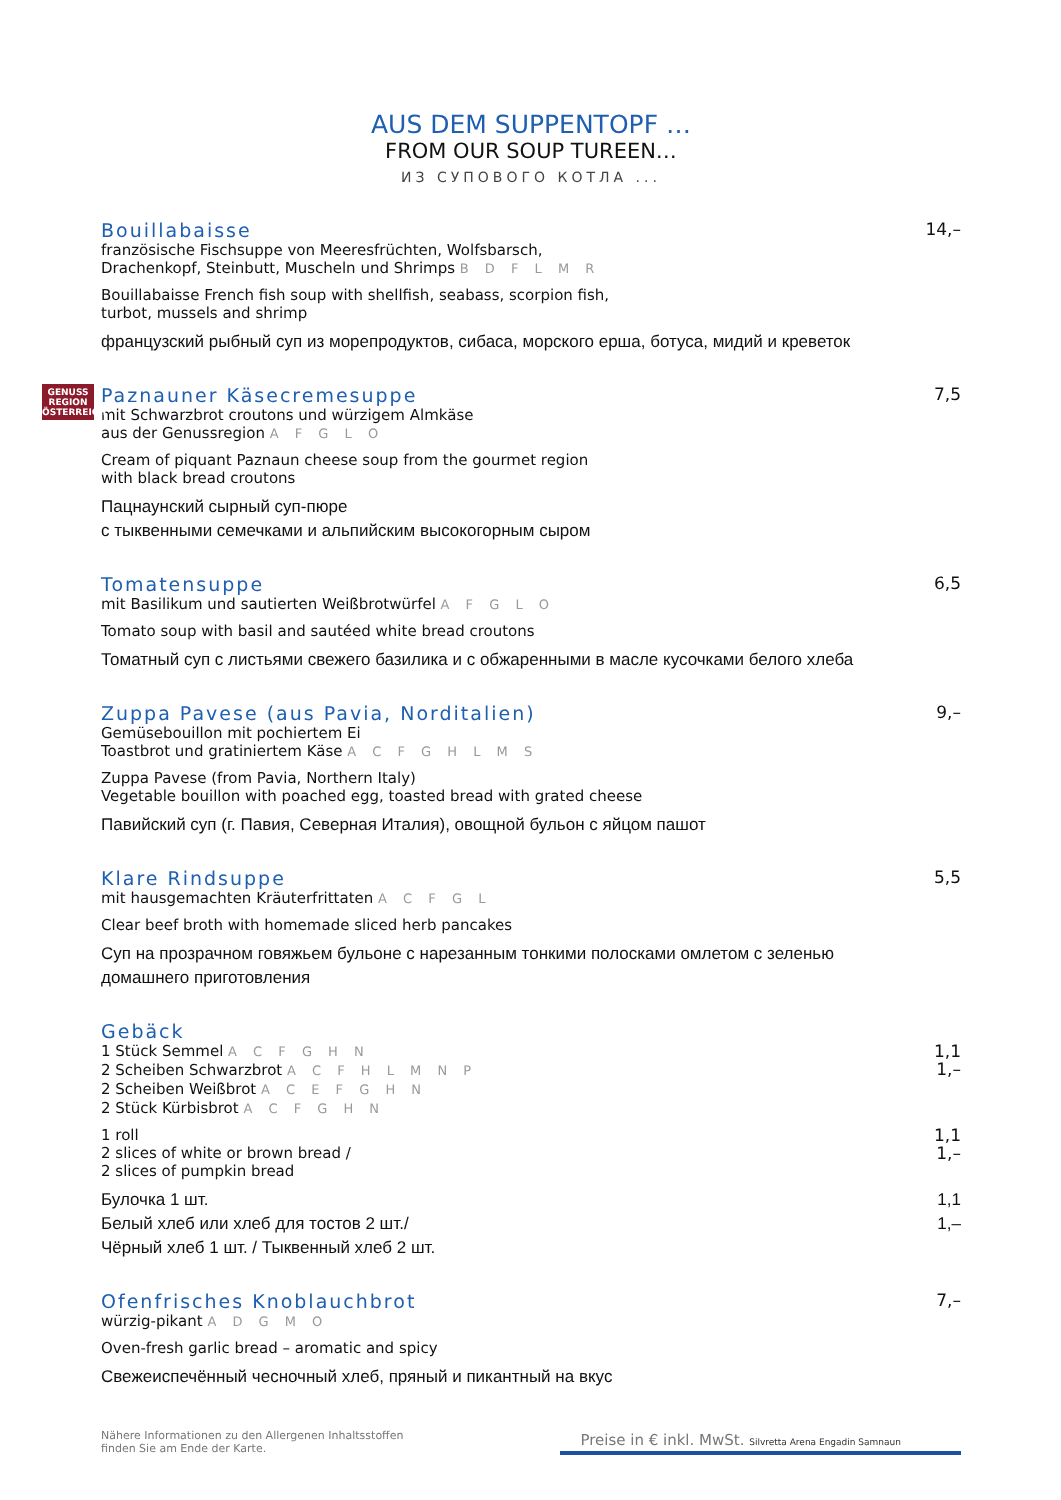AUS DEM SUPPENTOPF …
FROM OUR SOUP TUREEN…
ИЗ СУПОВОГО КОТЛА ...
Bouillabaisse 14,–
französische Fischsuppe von Meeresfrüchten, Wolfsbarsch,
Drachenkopf, Steinbutt, Muscheln und Shrimps B D F L M R
Bouillabaisse French fish soup with shellfish, seabass, scorpion fish,
turbot, mussels and shrimp
французский рыбный суп из морепродуктов, сибаса, морского ерша, ботуса, мидий и креветок
GENUSS
REGION
ÖSTERREICH
Paznauner Käsecremesuppe 7,5
mit Schwarzbrot croutons und würzigem Almkäse
aus der Genussregion A F G L O
Cream of piquant Paznaun cheese soup from the gourmet region
with black bread croutons
Пацнаунский сырный суп-пюре
с тыквенными семечками и альпийским высокогорным сыром
Tomatensuppe 6,5
mit Basilikum und sautierten Weißbrotwürfel A F G L O
Tomato soup with basil and sautéed white bread croutons
Томатный суп с листьями свежего базилика и с обжаренными в масле кусочками белого хлеба
Zuppa Pavese (aus Pavia, Norditalien)
9,–
Gemüsebouillon mit pochiertem Ei
Toastbrot und gratiniertem Käse A C F G H L M S
Zuppa Pavese (from Pavia, Northern Italy)
Vegetable bouillon with poached egg, toasted bread with grated cheese
Павийский суп (г. Павия, Северная Италия), овощной бульон с яйцом пашот
Klare Rindsuppe 5,5
mit hausgemachten Kräuterfrittaten A C F G L
Clear beef broth with homemade sliced herb pancakes
Суп на прозрачном говяжьем бульоне с нарезанным тонкими полосками омлетом с зеленью
домашнего приготовления
Gebäck
1 Stück Semmel A C F G H N
2 Scheiben Schwarzbrot A C F H L M N P
2 Scheiben Weißbrot A C E F G H N
2 Stück Kürbisbrot A C F G H N
1,1
1,–
1 roll
2 slices of white or brown bread /
2 slices of pumpkin bread
1,1
1,–
Булочка 1 шт.
Белый хлеб или хлеб для тостов 2 шт./
Чёрный хлеб 1 шт. / Тыквенный хлеб 2 шт.
1,1
1,–
Ofenfrisches Knoblauchbrot 7,–
würzig-pikant A D G M O
Oven-fresh garlic bread – aromatic and spicy
Свежеиспечённый чесночный хлеб, пряный и пикантный на вкус
Nähere Informationen zu den Allergenen Inhaltsstoffen
finden Sie am Ende der Karte.
Preise in € inkl. MwSt. Silvretta Arena Engadin Samnaun